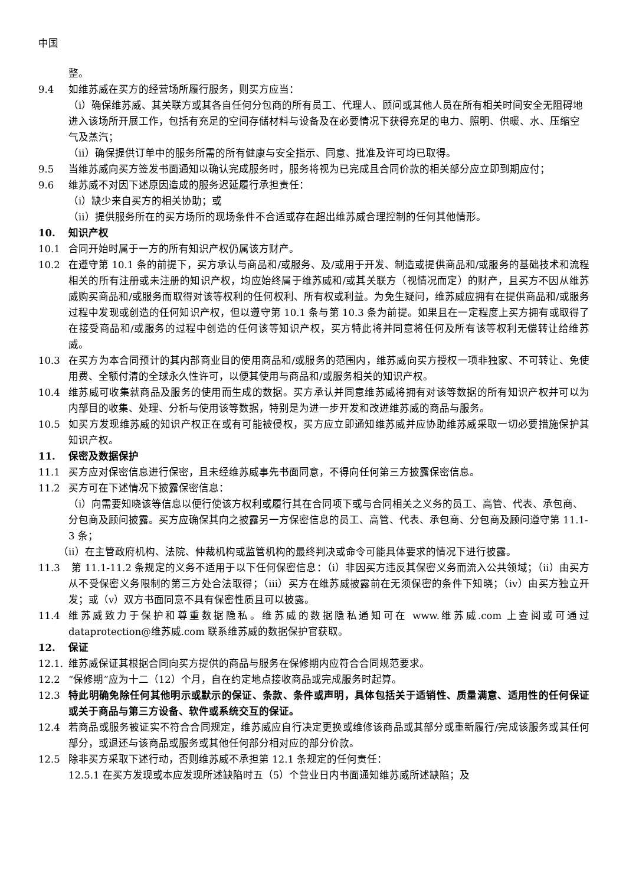中国
整。
9.4 如维苏威在买方的经营场所履行服务，则买方应当：
（i）确保维苏威、其关联方或其各自任何分包商的所有员工、代理人、顾问或其他人员在所有相关时间安全无阻碍地进入该场所开展工作，包括有充足的空间存储材料与设备及在必要情况下获得充足的电力、照明、供暖、水、压缩空气及蒸汽；
（ii）确保提供订单中的服务所需的所有健康与安全指示、同意、批准及许可均已取得。
9.5 当维苏威向买方签发书面通知以确认完成服务时，服务将视为已完成且合同价款的相关部分应立即到期应付；
9.6 维苏威不对因下述原因造成的服务迟延履行承担责任：
（i）缺少来自买方的相关协助；或
（ii）提供服务所在的买方场所的现场条件不合适或存在超出维苏威合理控制的任何其他情形。
10. 知识产权
10.1 合同开始时属于一方的所有知识产权仍属该方财产。
10.2 在遵守第 10.1 条的前提下，买方承认与商品和/或服务、及/或用于开发、制造或提供商品和/或服务的基础技术和流程相关的所有注册或未注册的知识产权，均应始终属于维苏威和/或其关联方（视情况而定）的财产，且买方不因从维苏威购买商品和/或服务而取得对该等权利的任何权利、所有权或利益。为免生疑问，维苏威应拥有在提供商品和/或服务过程中发现或创造的任何知识产权，但以遵守第 10.1 条与第 10.3 条为前提。如果且在一定程度上买方拥有或取得了在接受商品和/或服务的过程中创造的任何该等知识产权，买方特此将并同意将任何及所有该等权利无偿转让给维苏威。
10.3 在买方为本合同预计的其内部商业目的使用商品和/或服务的范围内，维苏威向买方授权一项非独家、不可转让、免使用费、全额付清的全球永久性许可，以便其使用与商品和/或服务相关的知识产权。
10.4 维苏威可收集就商品及服务的使用而生成的数据。买方承认并同意维苏威将拥有对该等数据的所有知识产权并可以为内部目的收集、处理、分析与使用该等数据，特别是为进一步开发和改进维苏威的商品与服务。
10.5 如买方发现维苏威的知识产权正在或有可能被侵权，买方应立即通知维苏威并应协助维苏威采取一切必要措施保护其知识产权。
11. 保密及数据保护
11.1 买方应对保密信息进行保密，且未经维苏威事先书面同意，不得向任何第三方披露保密信息。
11.2 买方可在下述情况下披露保密信息：
（i）向需要知晓该等信息以便行使该方权利或履行其在合同项下或与合同相关之义务的员工、高管、代表、承包商、分包商及顾问披露。买方应确保其向之披露另一方保密信息的员工、高管、代表、承包商、分包商及顾问遵守第 11.1-3 条；
（ii）在主管政府机构、法院、仲裁机构或监管机构的最终判决或命令可能具体要求的情况下进行披露。
11.3 第 11.1-11.2 条规定的义务不适用于以下任何保密信息：（i）非因买方违反其保密义务而流入公共领域；（ii）由买方从不受保密义务限制的第三方处合法取得；（iii）买方在维苏威披露前在无须保密的条件下知晓；（iv）由买方独立开发；或（v）双方书面同意不具有保密性质且可以披露。
11.4 维苏威致力于保护和尊重数据隐私。维苏威的数据隐私通知可在 www.维苏威.com 上查阅或可通过 dataprotection@维苏威.com 联系维苏威的数据保护官获取。
12. 保证
12.1. 维苏威保证其根据合同向买方提供的商品与服务在保修期内应符合合同规范要求。
12.2 “保修期”应为十二（12）个月，自在约定地点接收商品或完成服务时起算。
12.3 特此明确免除任何其他明示或默示的保证、条款、条件或声明，具体包括关于适销性、质量满意、适用性的任何保证或关于商品与第三方设备、软件或系统交互的保证。
12.4 若商品或服务被证实不符合合同规定，维苏威应自行决定更换或维修该商品或其部分或重新履行/完成该服务或其任何部分，或退还与该商品或服务或其他任何部分相对应的部分价款。
12.5 除非买方采取下述行动，否则维苏威不承担第 12.1 条规定的任何责任：
12.5.1 在买方发现或本应发现所述缺陷时五（5）个营业日内书面通知维苏威所述缺陷；及